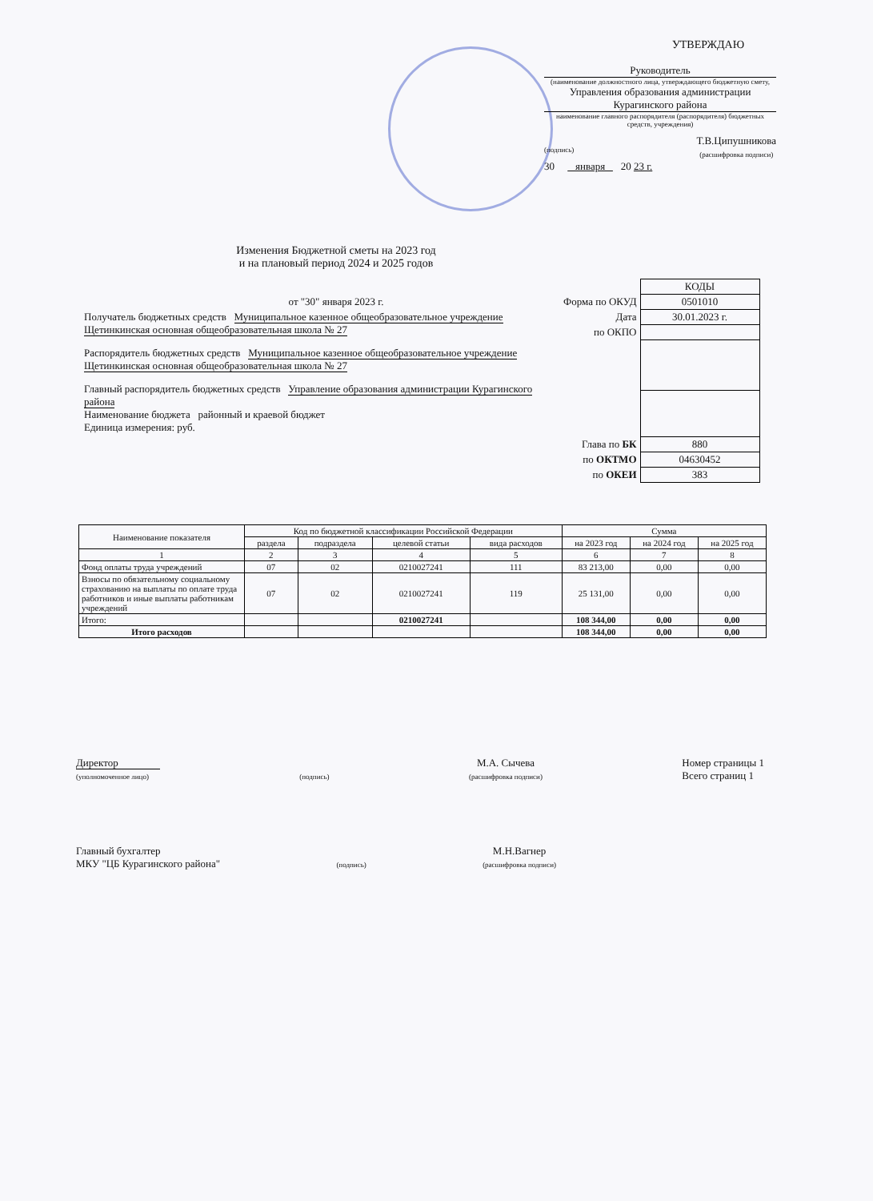УТВЕРЖДАЮ
Руководитель
(наименование должностного лица, утверждающего бюджетную смету,
Управления образования администрации
Курагинского района
наименование главного распорядителя (распорядителя) бюджетных средств, учреждения)
(подпись) Т.В.Ципушникова
(расшифровка подписи)
30 января 20 23 г.
Изменения Бюджетной сметы на 2023 год
и на плановый период 2024 и 2025 годов
от "30" января 2023 г.
| | КОДЫ |
| Форма по ОКУД | 0501010 |
| Дата | 30.01.2023 г. |
| по ОКПО | |
| Глава по БК | 880 |
| по ОКТМО | 04630452 |
| по ОКЕИ | 383 |
Получатель бюджетных средств Муниципальное казенное общеобразовательное учреждение Щетинкинская основная общеобразовательная школа № 27
Распорядитель бюджетных средств Муниципальное казенное общеобразовательное учреждение Щетинкинская основная общеобразовательная школа № 27
Главный распорядитель бюджетных средств Управление образования администрации Курагинского района
Наименование бюджета районный и краевой бюджет
Единица измерения: руб.
| Наименование показателя | Код по бюджетной классификации Российской Федерации | | | | Сумма | | |
| --- | --- | --- | --- | --- | --- | --- | --- |
| | раздела | подраздела | целевой статьи | вида расходов | на 2023 год | на 2024 год | на 2025 год |
| 1 | 2 | 3 | 4 | 5 | 6 | 7 | 8 |
| Фонд оплаты труда учреждений | 07 | 02 | 0210027241 | 111 | 83 213,00 | 0,00 | 0,00 |
| Взносы по обязательному социальному страхованию на выплаты по оплате труда работников и иные выплаты работникам учреждений | 07 | 02 | 0210027241 | 119 | 25 131,00 | 0,00 | 0,00 |
| Итого: | | | 0210027241 | | 108 344,00 | 0,00 | 0,00 |
| Итого расходов | | | | | 108 344,00 | 0,00 | 0,00 |
Директор
(уполномоченное лицо) (подпись) М.А. Сычева
(расшифровка подписи) Номер страницы 1
Всего страниц 1
Главный бухгалтер
МКУ "ЦБ Курагинского района" (подпись) М.Н.Вагнер
(расшифровка подписи)